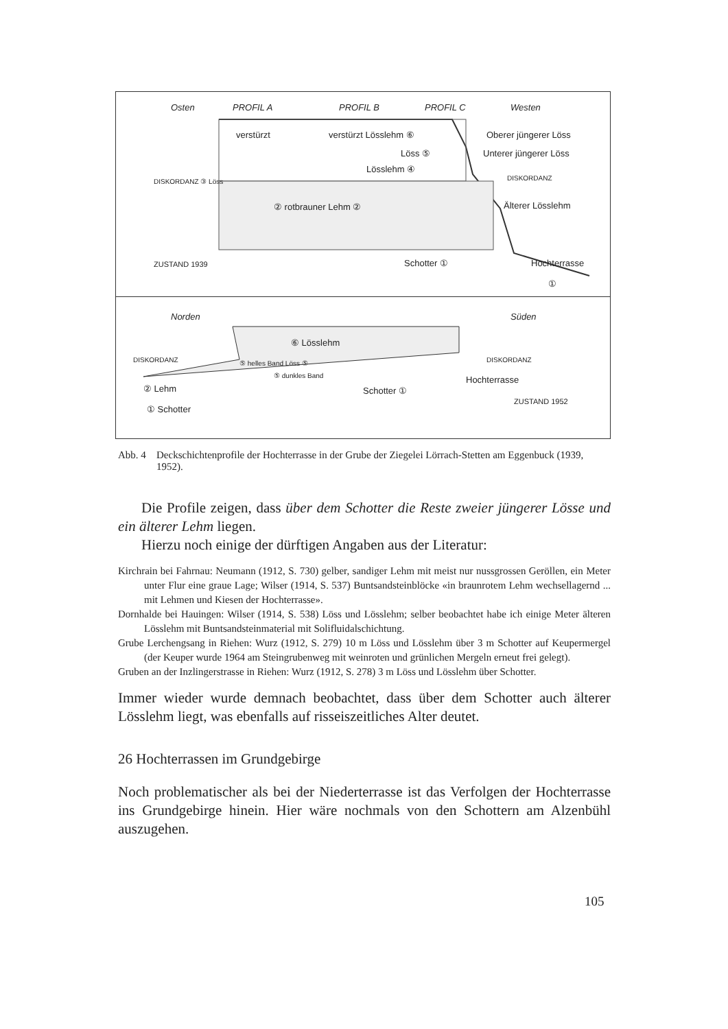Osten PROFIL A PROFIL B PROFIL C Westen
verstürzt verstürzt Lösslehm ⑥ Oberer jüngerer Löss
Löss ⑤ Unterer jüngerer Löss
Lösslehm ④
DISKORDANZ ③ Löss DISKORDANZ
② rotbrauner Lehm ② Älterer Lösslehm
ZUSTAND 1939 Schotter ① Hochterrasse
①
Norden Süden
⑥ Lösslehm
DISKORDANZ ⑤ helles Band Löss ⑤ DISKORDANZ
⑤ dunkles Band Hochterrasse
② Lehm Schotter ①
ZUSTAND 1952
① Schotter
Abb. 4 Deckschichtenprofile der Hochterrasse in der Grube der Ziegelei Lörrach-Stetten am Eggenbuck (1939, 1952).
Die Profile zeigen, dass über dem Schotter die Reste zweier jüngerer Lösse und ein älterer Lehm liegen.
Hierzu noch einige der dürftigen Angaben aus der Literatur:
Kirchrain bei Fahrnau: Neumann (1912, S. 730) gelber, sandiger Lehm mit meist nur nussgrossen Geröllen, ein Meter unter Flur eine graue Lage; Wilser (1914, S. 537) Buntsandsteinblöcke «in braunrotem Lehm wechsellagernd ... mit Lehmen und Kiesen der Hochterrasse».
Dornhalde bei Hauingen: Wilser (1914, S. 538) Löss und Lösslehm; selber beobachtet habe ich einige Meter älteren Lösslehm mit Buntsandsteinmaterial mit Solifluidalschichtung.
Grube Lerchengsang in Riehen: Wurz (1912, S. 279) 10 m Löss und Lösslehm über 3 m Schotter auf Keupermergel (der Keuper wurde 1964 am Steingrubenweg mit weinroten und grünlichen Mergeln erneut frei gelegt).
Gruben an der Inzlingerstrasse in Riehen: Wurz (1912, S. 278) 3 m Löss und Lösslehm über Schotter.
Immer wieder wurde demnach beobachtet, dass über dem Schotter auch älterer Lösslehm liegt, was ebenfalls auf risseiszeitliches Alter deutet.
26 Hochterrassen im Grundgebirge
Noch problematischer als bei der Niederterrasse ist das Verfolgen der Hochterrasse ins Grundgebirge hinein. Hier wäre nochmals von den Schottern am Alzenbühl auszugehen.
105